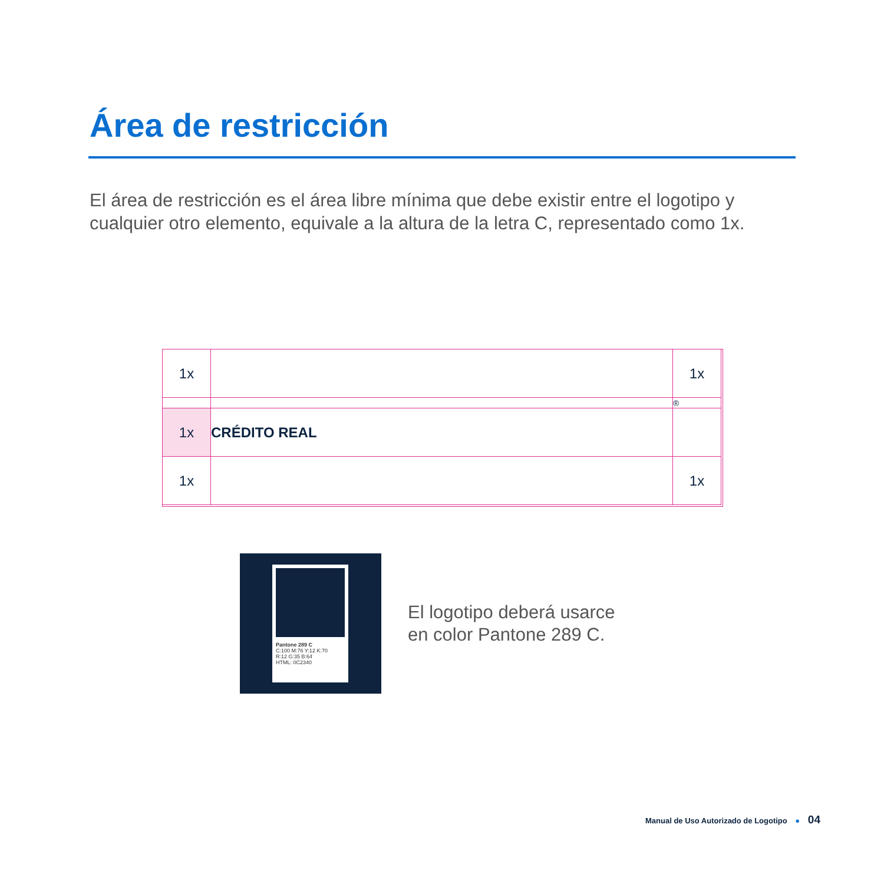Área de restricción
El área de restricción es el área libre mínima que debe existir entre el logotipo y cualquier otro elemento, equivale a la altura de la letra C, representado como 1x.
1x
1x
®
1x
CRÉDITO REAL
1x
1x
Pantone 289 C
C:100 M:76 Y:12 K:70
R:12 G:35 B:64
HTML: 0C2340
El logotipo deberá usarce
en color Pantone 289 C.
Manual de Uso Autorizado de Logotipo ● 04